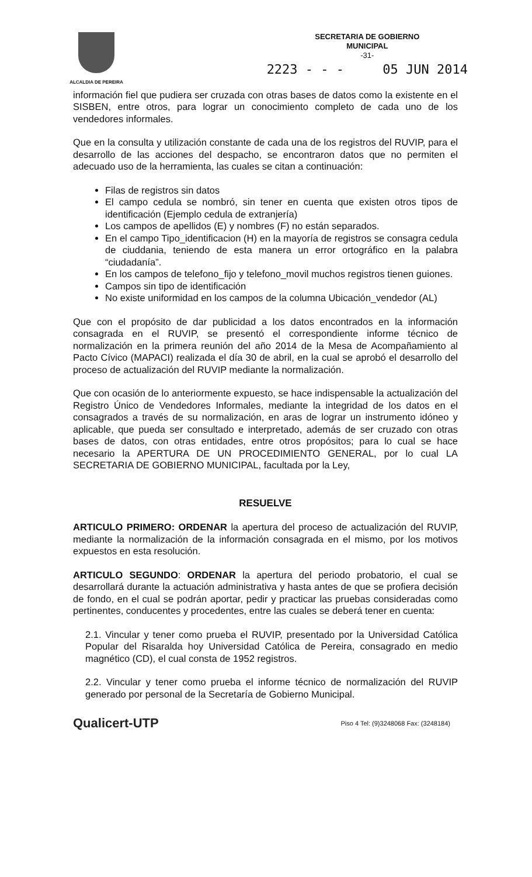ALCALDIA DE PEREIRA
SECRETARIA DE GOBIERNO
MUNICIPAL
-31-
2223 - - - 05 JUN 2014
información fiel que pudiera ser cruzada con otras bases de datos como la existente en el SISBEN, entre otros, para lograr un conocimiento completo de cada uno de los vendedores informales.
Que en la consulta y utilización constante de cada una de los registros del RUVIP, para el desarrollo de las acciones del despacho, se encontraron datos que no permiten el adecuado uso de la herramienta, las cuales se citan a continuación:
Filas de registros sin datos
El campo cedula se nombró, sin tener en cuenta que existen otros tipos de identificación (Ejemplo cedula de extranjería)
Los campos de apellidos (E) y nombres (F) no están separados.
En el campo Tipo_identificacion (H) en la mayoría de registros se consagra cedula de ciuddania, teniendo de esta manera un error ortográfico en la palabra “ciudadanía”.
En los campos de telefono_fijo y telefono_movil muchos registros tienen guiones.
Campos sin tipo de identificación
No existe uniformidad en los campos de la columna Ubicación_vendedor (AL)
Que con el propósito de dar publicidad a los datos encontrados en la información consagrada en el RUVIP, se presentó el correspondiente informe técnico de normalización en la primera reunión del año 2014 de la Mesa de Acompañamiento al Pacto Cívico (MAPACI) realizada el día 30 de abril, en la cual se aprobó el desarrollo del proceso de actualización del RUVIP mediante la normalización.
Que con ocasión de lo anteriormente expuesto, se hace indispensable la actualización del Registro Único de Vendedores Informales, mediante la integridad de los datos en el consagrados a través de su normalización, en aras de lograr un instrumento idóneo y aplicable, que pueda ser consultado e interpretado, además de ser cruzado con otras bases de datos, con otras entidades, entre otros propósitos; para lo cual se hace necesario la APERTURA DE UN PROCEDIMIENTO GENERAL, por lo cual LA SECRETARIA DE GOBIERNO MUNICIPAL, facultada por la Ley,
RESUELVE
ARTICULO PRIMERO: ORDENAR la apertura del proceso de actualización del RUVIP, mediante la normalización de la información consagrada en el mismo, por los motivos expuestos en esta resolución.
ARTICULO SEGUNDO: ORDENAR la apertura del periodo probatorio, el cual se desarrollará durante la actuación administrativa y hasta antes de que se profiera decisión de fondo, en el cual se podrán aportar, pedir y practicar las pruebas consideradas como pertinentes, conducentes y procedentes, entre las cuales se deberá tener en cuenta:
2.1. Vincular y tener como prueba el RUVIP, presentado por la Universidad Católica Popular del Risaralda hoy Universidad Católica de Pereira, consagrado en medio magnético (CD), el cual consta de 1952 registros.
2.2. Vincular y tener como prueba el informe técnico de normalización del RUVIP generado por personal de la Secretaría de Gobierno Municipal.
Qualicert-UTP
Piso 4 Tel: (9)3248068 Fax: (3248184)